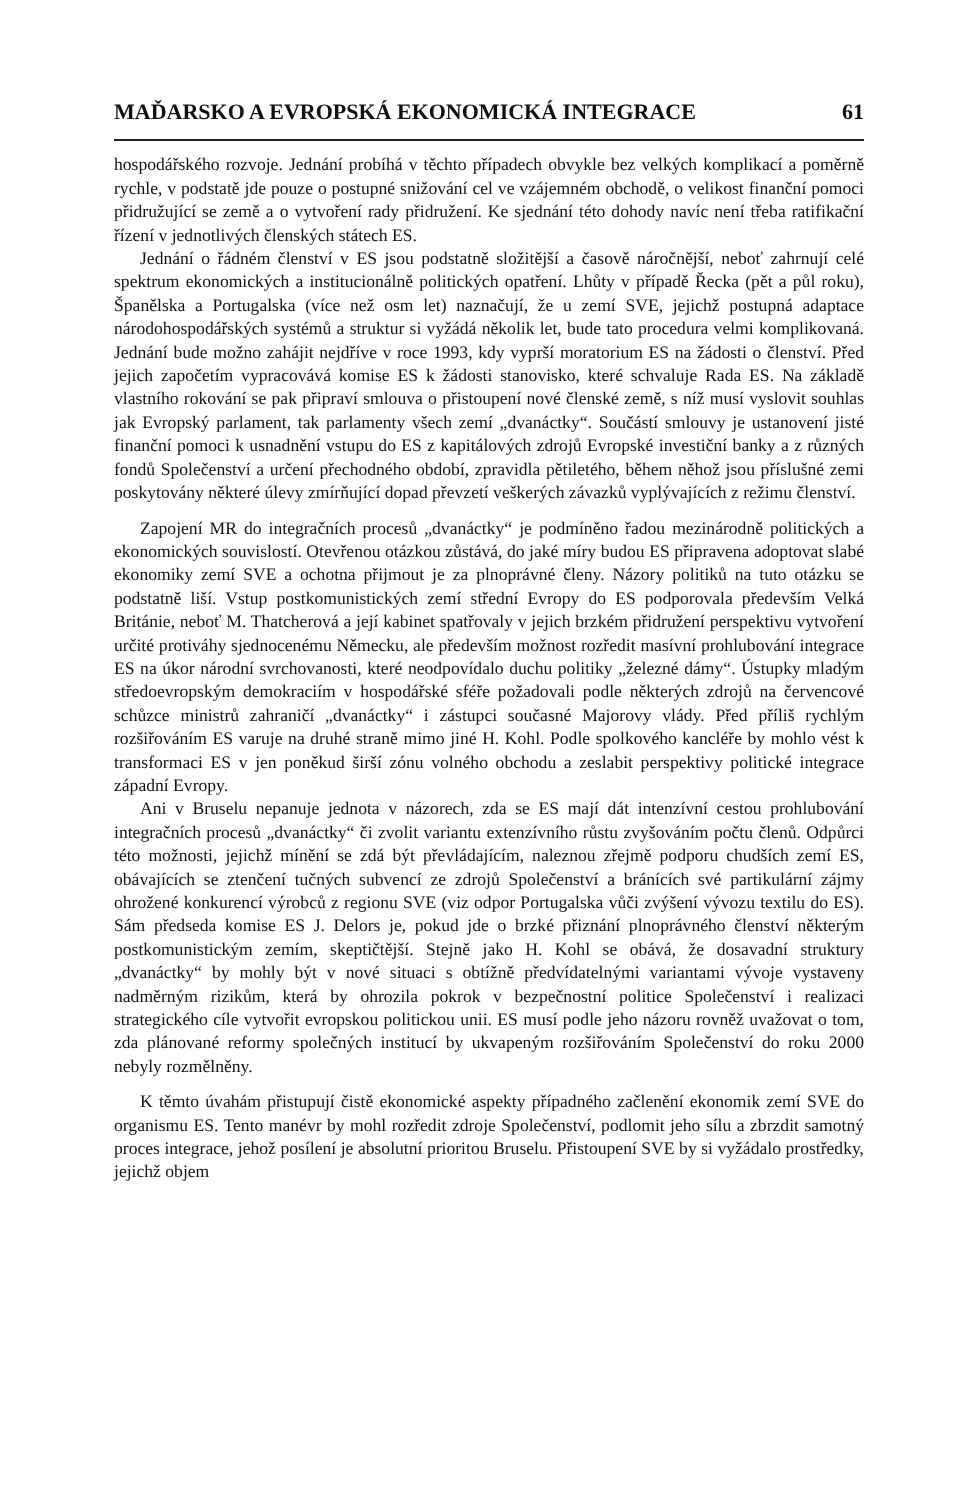MAĎARSKO A EVROPSKÁ EKONOMICKÁ INTEGRACE 61
hospodářského rozvoje. Jednání probíhá v těchto případech obvykle bez velkých komplikací a poměrně rychle, v podstatě jde pouze o postupné snižování cel ve vzájemném obchodě, o velikost finanční pomoci přidružující se země a o vytvoření rady přidružení. Ke sjednání této dohody navíc není třeba ratifikační řízení v jednotlivých členských státech ES.
Jednání o řádném členství v ES jsou podstatně složitější a časově náročnější, neboť zahrnují celé spektrum ekonomických a institucionálně politických opatření. Lhůty v případě Řecka (pět a půl roku), Španělska a Portugalska (více než osm let) naznačují, že u zemí SVE, jejichž postupná adaptace národohospodářských systémů a struktur si vyžádá několik let, bude tato procedura velmi komplikovaná. Jednání bude možno zahájit nejdříve v roce 1993, kdy vyprší moratorium ES na žádosti o členství. Před jejich započetím vypracovává komise ES k žádosti stanovisko, které schvaluje Rada ES. Na základě vlastního rokování se pak připraví smlouva o přistoupení nové členské země, s níž musí vyslovit souhlas jak Evropský parlament, tak parlamenty všech zemí „dvanáctky“. Součástí smlouvy je ustanovení jisté finanční pomoci k usnadnění vstupu do ES z kapitálových zdrojů Evropské investiční banky a z různých fondů Společenství a určení přechodného období, zpravidla pětiletého, během něhož jsou příslušné zemi poskytovány některé úlevy zmírňující dopad převzetí veškerých závazků vyplývajících z režimu členství.
Zapojení MR do integračních procesů „dvanáctky“ je podmíněno řadou mezinárodně politických a ekonomických souvislostí. Otevřenou otázkou zůstává, do jaké míry budou ES připravena adoptovat slabé ekonomiky zemí SVE a ochotna přijmout je za plnoprávné členy. Názory politiků na tuto otázku se podstatně liší. Vstup postkomunistických zemí střední Evropy do ES podporovala především Velká Británie, neboť M. Thatcherová a její kabinet spatřovaly v jejich brzkém přidružení perspektivu vytvoření určité protiváhy sjednocenému Německu, ale především možnost rozředit masívní prohlubování integrace ES na úkor národní svrchovanosti, které neodpovídalo duchu politiky „železné dámy“. Ústupky mladým středoevropským demokraciím v hospodářské sféře požadovali podle některých zdrojů na červencové schůzce ministrů zahraničí „dvanáctky“ i zástupci současné Majorovy vlády. Před příliš rychlým rozšiřováním ES varuje na druhé straně mimo jiné H. Kohl. Podle spolkového kancléře by mohlo vést k transformaci ES v jen poněkud širší zónu volného obchodu a zeslabit perspektivy politické integrace západní Evropy.
Ani v Bruselu nepanuje jednota v názorech, zda se ES mají dát intenzívní cestou prohlubování integračních procesů „dvanáctky“ či zvolit variantu extenzívního růstu zvyšováním počtu členů. Odpůrci této možnosti, jejichž mínění se zdá být převládajícím, naleznou zřejmě podporu chudších zemí ES, obávajících se ztenčení tučných subvencí ze zdrojů Společenství a bránících své partikulární zájmy ohrožené konkurencí výrobců z regionu SVE (viz odpor Portugalska vůči zvýšení vývozu textilu do ES). Sám předseda komise ES J. Delors je, pokud jde o brzké přiznání plnoprávného členství některým postkomunistickým zemím, skeptičtější. Stejně jako H. Kohl se obává, že dosavadní struktury „dvanáctky“ by mohly být v nové situaci s obtížně předvídatelnými variantami vývoje vystaveny nadměrným rizikům, která by ohrozila pokrok v bezpečnostní politice Společenství i realizaci strategického cíle vytvořit evropskou politickou unii. ES musí podle jeho názoru rovněž uvažovat o tom, zda plánované reformy společných institucí by ukvapeným rozšiřováním Společenství do roku 2000 nebyly rozmělněny.
K těmto úvahám přistupují čistě ekonomické aspekty případného začlenění ekonomik zemí SVE do organismu ES. Tento manévr by mohl rozředit zdroje Společenství, podlomit jeho sílu a zbrzdit samotný proces integrace, jehož posílení je absolutní prioritou Bruselu. Přistoupení SVE by si vyžádalo prostředky, jejichž objem